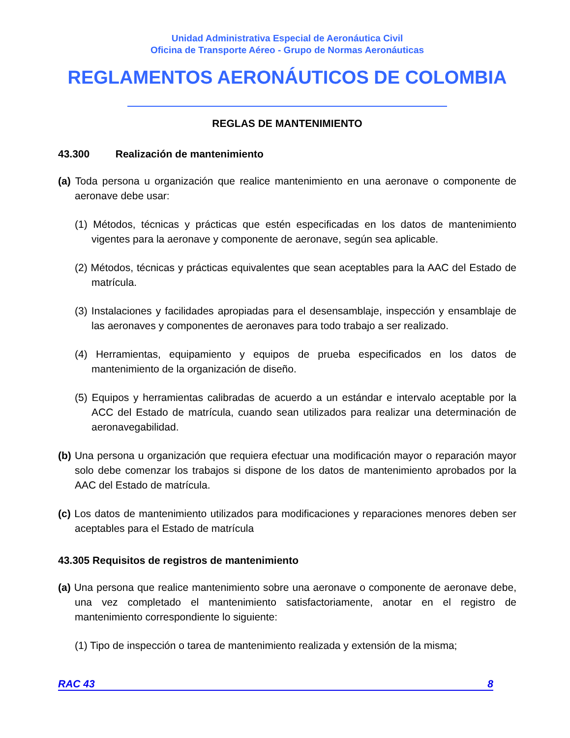Unidad Administrativa Especial de Aeronáutica Civil
Oficina de Transporte Aéreo - Grupo de Normas Aeronáuticas
REGLAMENTOS AERONÁUTICOS DE COLOMBIA
REGLAS DE MANTENIMIENTO
43.300 Realización de mantenimiento
(a) Toda persona u organización que realice mantenimiento en una aeronave o componente de aeronave debe usar:
(1) Métodos, técnicas y prácticas que estén especificadas en los datos de mantenimiento vigentes para la aeronave y componente de aeronave, según sea aplicable.
(2) Métodos, técnicas y prácticas equivalentes que sean aceptables para la AAC del Estado de matrícula.
(3) Instalaciones y facilidades apropiadas para el desensamblaje, inspección y ensamblaje de las aeronaves y componentes de aeronaves para todo trabajo a ser realizado.
(4) Herramientas, equipamiento y equipos de prueba especificados en los datos de mantenimiento de la organización de diseño.
(5) Equipos y herramientas calibradas de acuerdo a un estándar e intervalo aceptable por la ACC del Estado de matrícula, cuando sean utilizados para realizar una determinación de aeronavegabilidad.
(b) Una persona u organización que requiera efectuar una modificación mayor o reparación mayor solo debe comenzar los trabajos si dispone de los datos de mantenimiento aprobados por la AAC del Estado de matrícula.
(c) Los datos de mantenimiento utilizados para modificaciones y reparaciones menores deben ser aceptables para el Estado de matrícula
43.305 Requisitos de registros de mantenimiento
(a) Una persona que realice mantenimiento sobre una aeronave o componente de aeronave debe, una vez completado el mantenimiento satisfactoriamente, anotar en el registro de mantenimiento correspondiente lo siguiente:
(1) Tipo de inspección o tarea de mantenimiento realizada y extensión de la misma;
RAC 43 8